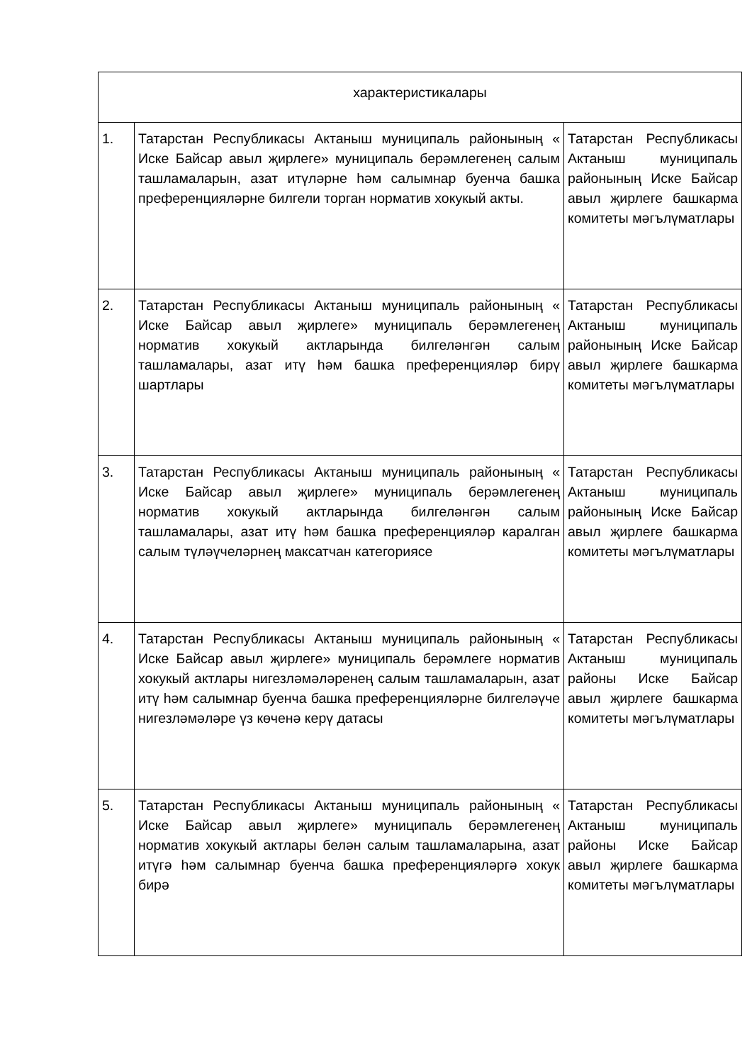| характеристикалары | | |
| 1. | Татарстан Республикасы Актаныш муниципаль районының « Иске Байсар авыл җирлеге» муниципаль берәмлегенең салым ташламаларын, азат итүләрне һәм салымнар буенча башка преференцияләрне билгели торган норматив хокукый акты. | Татарстан Республикасы Актаныш муниципаль районының Иске Байсар авыл җирлеге башкарма комитеты мәгълүматлары |
| 2. | Татарстан Республикасы Актаныш муниципаль районының « Иске Байсар авыл җирлеге» муниципаль берәмлегенең норматив хокукый актларында билгеләнгән салым ташламалары, азат итү һәм башка преференцияләр бирү шартлары | Татарстан Республикасы Актаныш муниципаль районының Иске Байсар авыл җирлеге башкарма комитеты мәгълүматлары |
| 3. | Татарстан Республикасы Актаныш муниципаль районының « Иске Байсар авыл җирлеге» муниципаль берәмлегенең норматив хокукый актларында билгеләнгән салым ташламалары, азат итү һәм башка преференцияләр каралган салым түләүчеләрнең максатчан категориясе | Татарстан Республикасы Актаныш муниципаль районының Иске Байсар авыл җирлеге башкарма комитеты мәгълүматлары |
| 4. | Татарстан Республикасы Актаныш муниципаль районының « Иске Байсар авыл җирлеге» муниципаль берәмлеге норматив хокукый актлары нигезләмәләренең салым ташламаларын, азат итү һәм салымнар буенча башка преференцияләрне билгеләүче нигезләмәләре үз көченә керү датасы | Татарстан Республикасы Актаныш муниципаль районы Иске Байсар авыл җирлеге башкарма комитеты мәгълүматлары |
| 5. | Татарстан Республикасы Актаныш муниципаль районының « Иске Байсар авыл җирлеге» муниципаль берәмлегенең норматив хокукый актлары белән салым ташламаларына, азат итүгә һәм салымнар буенча башка преференцияләргә хокук бирә | Татарстан Республикасы Актаныш муниципаль районы Иске Байсар авыл җирлеге башкарма комитеты мәгълүматлары |